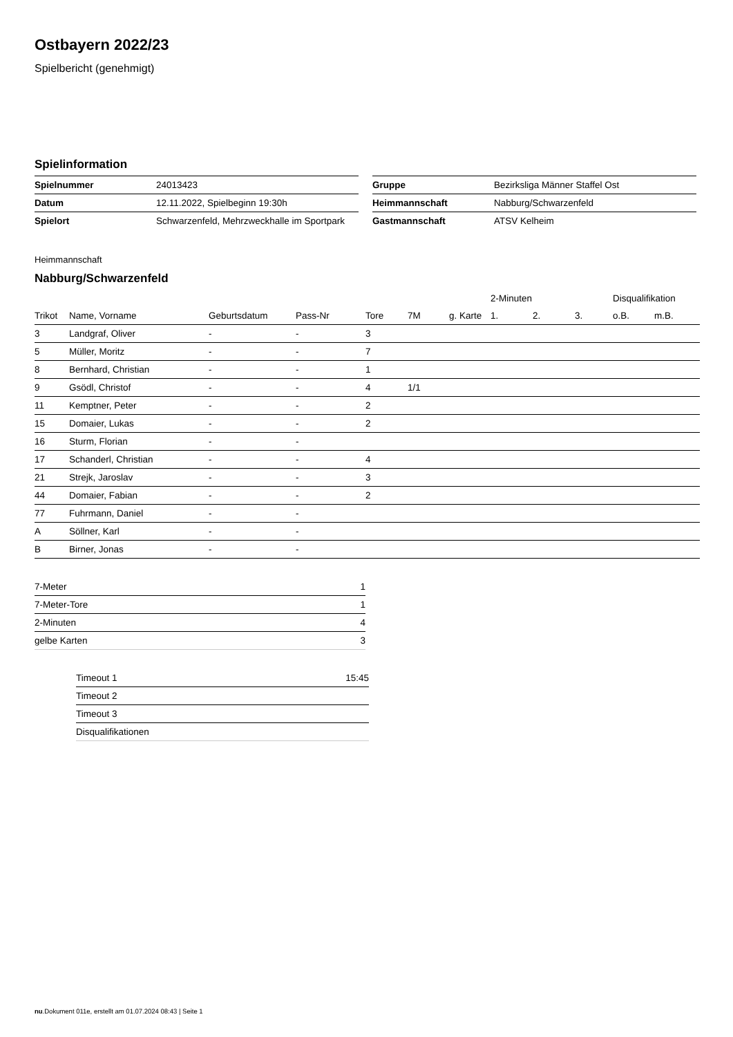Ostbayern 2022/23
Spielbericht (genehmigt)
Spielinformation
| Spielnummer | 24013423 |
| Datum | 12.11.2022, Spielbeginn 19:30h |
| Spielort | Schwarzenfeld, Mehrzweckhalle im Sportpark |
| Gruppe | Bezirksliga Männer Staffel Ost |
| Heimmannschaft | Nabburg/Schwarzenfeld |
| Gastmannschaft | ATSV Kelheim |
Heimmannschaft
Nabburg/Schwarzenfeld
| | | | | | | | 2-Minuten | | | Disqualifikation | |
| --- | --- | --- | --- | --- | --- | --- | --- | --- | --- | --- | --- |
| Trikot | Name, Vorname | Geburtsdatum | Pass-Nr | Tore | 7M | g. Karte | 1. | 2. | 3. | o.B. | m.B. |
| 3 | Landgraf, Oliver | - | - | 3 | | | | | | | |
| 5 | Müller, Moritz | - | - | 7 | | | | | | | |
| 8 | Bernhard, Christian | - | - | 1 | | | | | | | |
| 9 | Gsödl, Christof | - | - | 4 | 1/1 | | | | | | |
| 11 | Kemptner, Peter | - | - | 2 | | | | | | | |
| 15 | Domaier, Lukas | - | - | 2 | | | | | | | |
| 16 | Sturm, Florian | - | - | | | | | | | | |
| 17 | Schanderl, Christian | - | - | 4 | | | | | | | |
| 21 | Strejk, Jaroslav | - | - | 3 | | | | | | | |
| 44 | Domaier, Fabian | - | - | 2 | | | | | | | |
| 77 | Fuhrmann, Daniel | - | - | | | | | | | | |
| A | Söllner, Karl | - | - | | | | | | | | |
| B | Birner, Jonas | - | - | | | | | | | | |
| 7-Meter | 1 |
| 7-Meter-Tore | 1 |
| 2-Minuten | 4 |
| gelbe Karten | 3 |
| Timeout 1 | 15:45 |
| Timeout 2 | |
| Timeout 3 | |
| Disqualifikationen | |
nu.Dokument 011e, erstellt am 01.07.2024 08:43 | Seite 1